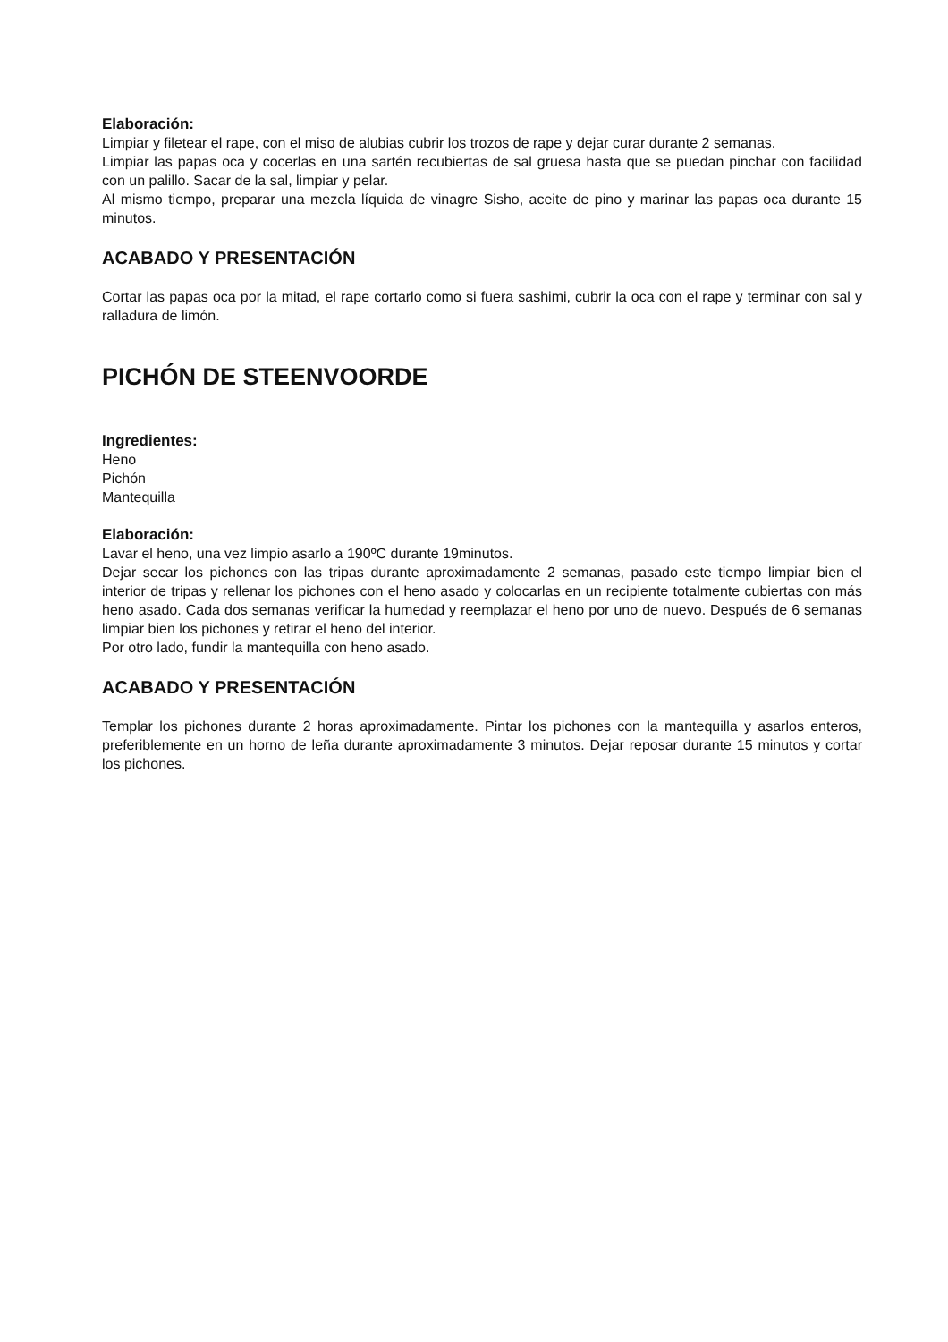Elaboración:
Limpiar y filetear el rape, con el miso de alubias cubrir los trozos de rape y dejar curar durante 2 semanas.
Limpiar las papas oca y cocerlas en una sartén recubiertas de sal gruesa hasta que se puedan pinchar con facilidad con un palillo. Sacar de la sal, limpiar y pelar.
Al mismo tiempo, preparar una mezcla líquida de vinagre Sisho, aceite de pino y marinar las papas oca durante 15 minutos.
ACABADO Y PRESENTACIÓN
Cortar las papas oca por la mitad, el rape cortarlo como si fuera sashimi, cubrir la oca con el rape y terminar con sal y ralladura de limón.
PICHÓN DE STEENVOORDE
Ingredientes:
Heno
Pichón
Mantequilla
Elaboración:
Lavar el heno, una vez limpio asarlo a 190ºC durante 19minutos.
Dejar secar los pichones con las tripas durante aproximadamente 2 semanas, pasado este tiempo limpiar bien el interior de tripas y rellenar los pichones con el heno asado y colocarlas en un recipiente totalmente cubiertas con más heno asado. Cada dos semanas verificar la humedad y reemplazar el heno por uno de nuevo. Después de 6 semanas limpiar bien los pichones y retirar el heno del interior.
Por otro lado, fundir la mantequilla con heno asado.
ACABADO Y PRESENTACIÓN
Templar los pichones durante 2 horas aproximadamente. Pintar los pichones con la mantequilla y asarlos enteros, preferiblemente en un horno de leña durante aproximadamente 3 minutos. Dejar reposar durante 15 minutos y cortar los pichones.